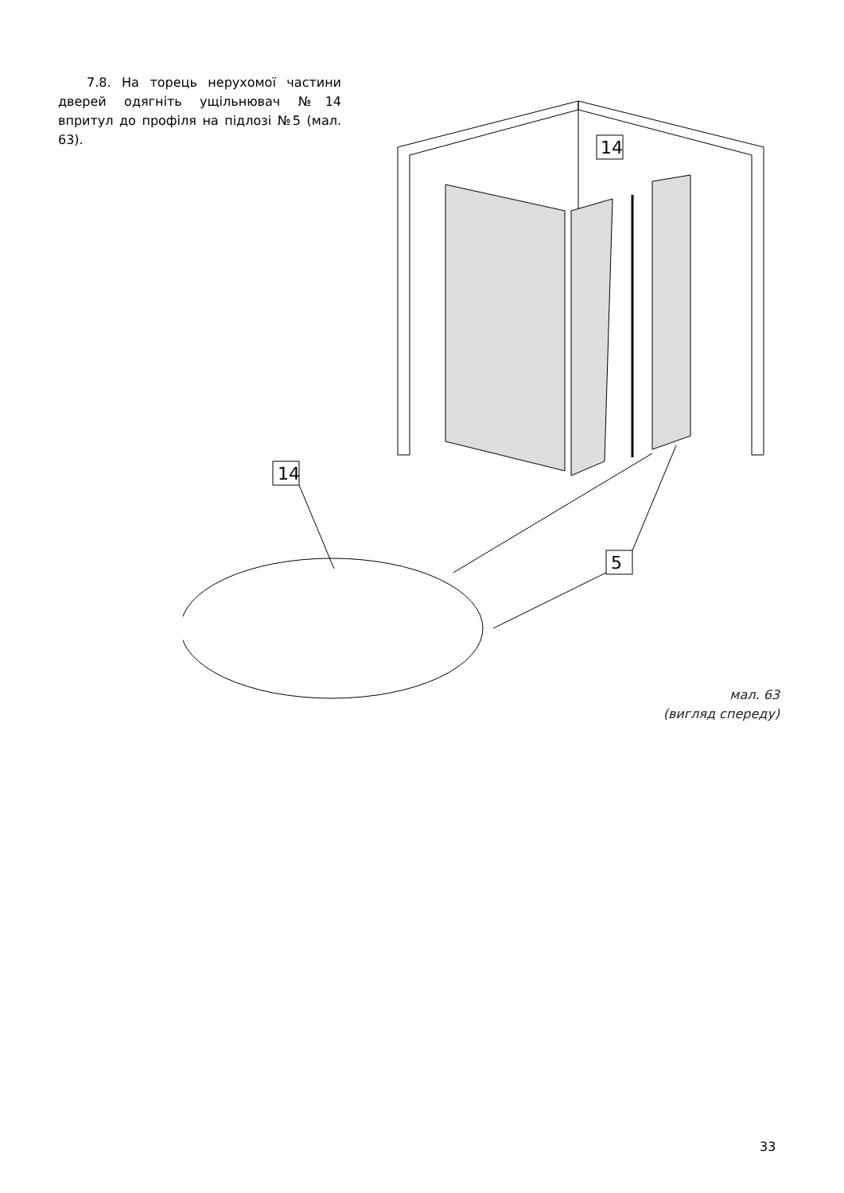7.8. На торець нерухомої частини дверей одягніть ущільнювач №14 впритул до профіля на підлозі №5 (мал. 63).
14
5
14
мал. 63
(вигляд спереду)
33